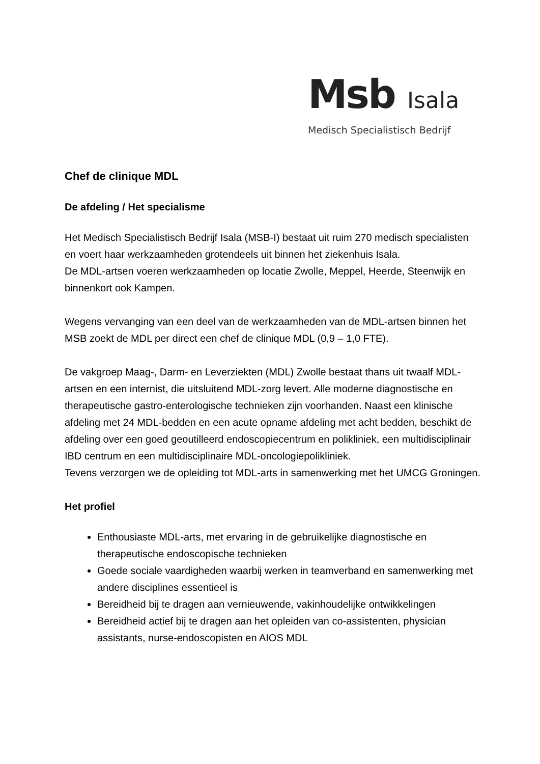Msb Isala
Medisch Specialistisch Bedrijf
Chef de clinique MDL
De afdeling / Het specialisme
Het Medisch Specialistisch Bedrijf Isala (MSB-I) bestaat uit ruim 270 medisch specialisten en voert haar werkzaamheden grotendeels uit binnen het ziekenhuis Isala.
De MDL-artsen voeren werkzaamheden op locatie Zwolle, Meppel, Heerde, Steenwijk en binnenkort ook Kampen.
Wegens vervanging van een deel van de werkzaamheden van de MDL-artsen binnen het MSB zoekt de MDL per direct een chef de clinique MDL (0,9 – 1,0 FTE).
De vakgroep Maag-, Darm- en Leverziekten (MDL) Zwolle bestaat thans uit twaalf MDL-artsen en een internist, die uitsluitend MDL-zorg levert. Alle moderne diagnostische en therapeutische gastro-enterologische technieken zijn voorhanden. Naast een klinische afdeling met 24 MDL-bedden en een acute opname afdeling met acht bedden, beschikt de afdeling over een goed geoutilleerd endoscopiecentrum en polikliniek, een multidisciplinair IBD centrum en een multidisciplinaire MDL-oncologiepolikliniek.
Tevens verzorgen we de opleiding tot MDL-arts in samenwerking met het UMCG Groningen.
Het profiel
Enthousiaste MDL-arts, met ervaring in de gebruikelijke diagnostische en therapeutische endoscopische technieken
Goede sociale vaardigheden waarbij werken in teamverband en samenwerking met andere disciplines essentieel is
Bereidheid bij te dragen aan vernieuwende, vakinhoudelijke ontwikkelingen
Bereidheid actief bij te dragen aan het opleiden van co-assistenten, physician assistants, nurse-endoscopisten en AIOS MDL